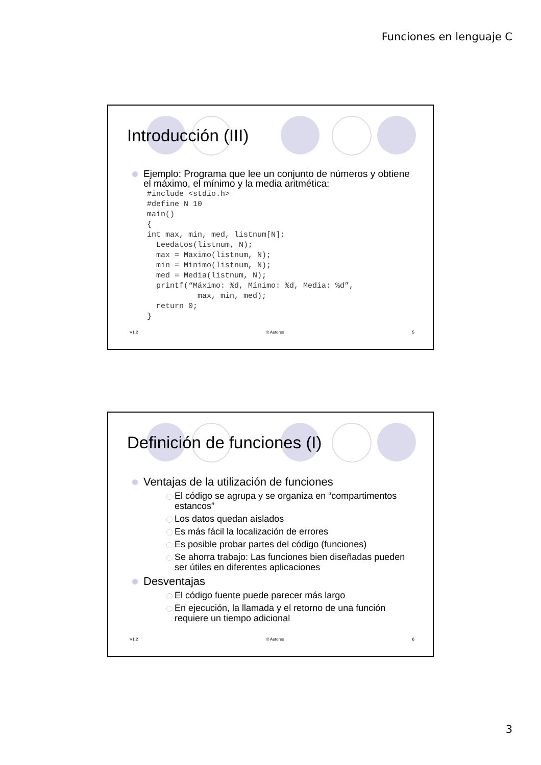Funciones en lenguaje C
Introducción (III)
Ejemplo: Programa que lee un conjunto de números y obtiene el máximo, el mínimo y la media aritmética:
#include <stdio.h>
#define N 10
main()
{
int max, min, med, listnum[N];
  Leedatos(listnum, N);
  max = Maximo(listnum, N);
  min = Minimo(listnum, N);
  med = Media(listnum, N);
  printf(“Máximo: %d, Mínimo: %d, Media: %d”,
           max, min, med);
  return 0;
}
V1.2 © Autores 5
Definición de funciones (I)
Ventajas de la utilización de funciones
El código se agrupa y se organiza en “compartimentos estancos”
Los datos quedan aislados
Es más fácil la localización de errores
Es posible probar partes del código (funciones)
Se ahorra trabajo: Las funciones bien diseñadas pueden ser útiles en diferentes aplicaciones
Desventajas
El código fuente puede parecer más largo
En ejecución, la llamada y el retorno de una función requiere un tiempo adicional
V1.2 © Autores 6
3